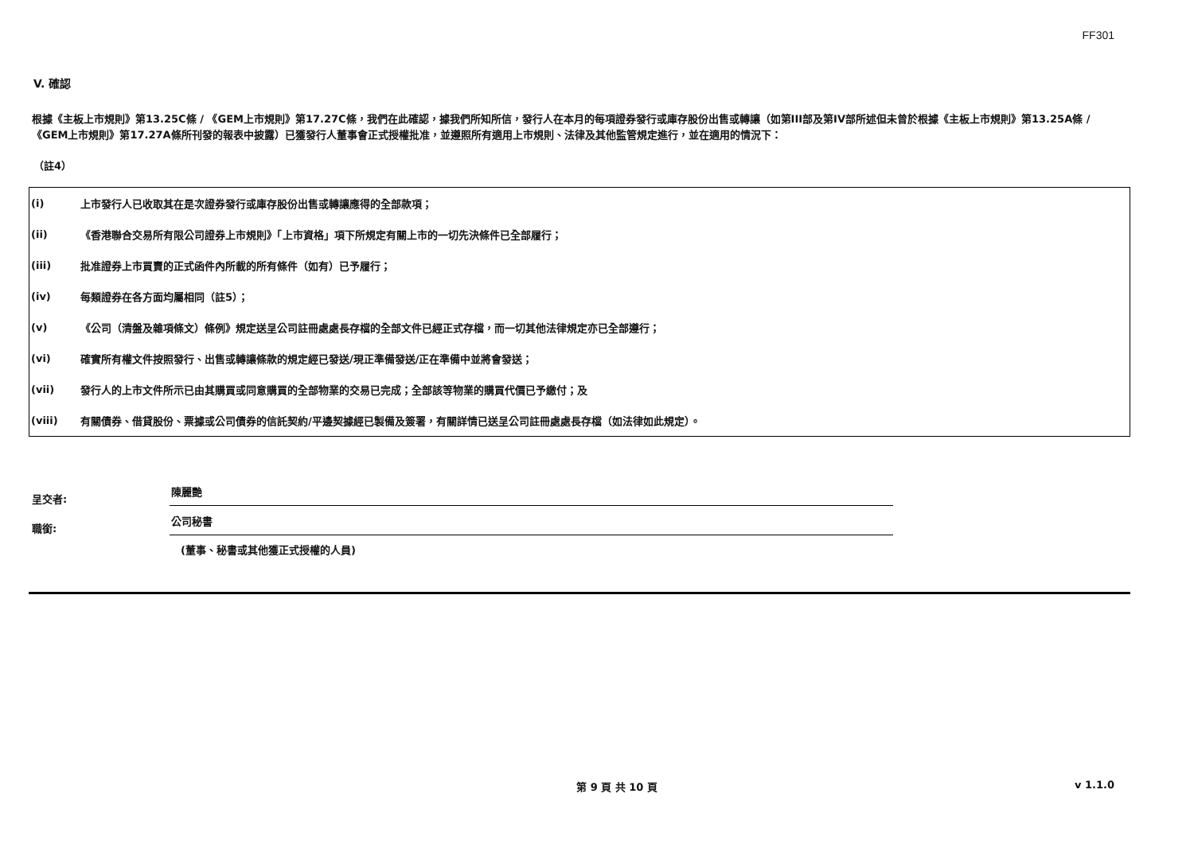FF301
V. 確認
根據《主板上市規則》第13.25C條 / 《GEM上市規則》第17.27C條，我們在此確認，據我們所知所信，發行人在本月的每項證券發行或庫存股份出售或轉讓（如第III部及第IV部所述但未曾於根據《主板上市規則》第13.25A條 /《GEM上市規則》第17.27A條所刊發的報表中披露）已獲發行人董事會正式授權批准，並遵照所有適用上市規則、法律及其他監管規定進行，並在適用的情況下：
（註4）
| (i) | 上市發行人已收取其在是次證券發行或庫存股份出售或轉讓應得的全部款項； |
| (ii) | 《香港聯合交易所有限公司證券上市規則》「上市資格」項下所規定有關上市的一切先決條件已全部履行； |
| (iii) | 批准證券上市買賣的正式函件內所載的所有條件（如有）已予履行； |
| (iv) | 每類證券在各方面均屬相同（註5）； |
| (v) | 《公司（清盤及雜項條文）條例》規定送呈公司註冊處處長存檔的全部文件已經正式存檔，而一切其他法律規定亦已全部遵行； |
| (vi) | 確實所有權文件按照發行、出售或轉讓條款的規定經已發送/現正準備發送/正在準備中並將會發送； |
| (vii) | 發行人的上市文件所示已由其購買或同意購買的全部物業的交易已完成；全部該等物業的購買代價已予繳付；及 |
| (viii) | 有關債券、借貸股份、票據或公司債券的信託契約/平邊契據經已製備及簽署，有關詳情已送呈公司註冊處處長存檔（如法律如此規定）。 |
呈交者:
陳麗艷
職銜:
公司秘書
(董事、秘書或其他獲正式授權的人員)
第 9 頁 共 10 頁 v 1.1.0